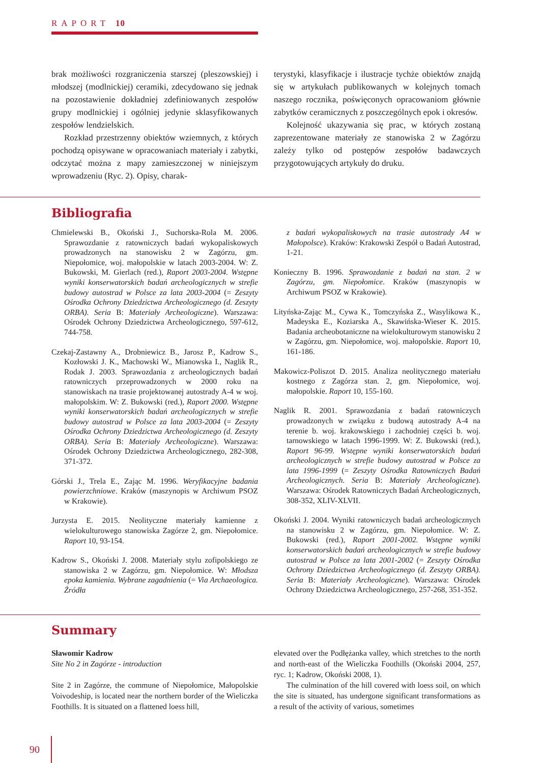RAPORT 10
brak możliwości rozgraniczenia starszej (pleszowskiej) i młodszej (modlnickiej) ceramiki, zdecydowano się jednak na pozostawienie dokładniej zdefiniowanych zespołów grupy modlnickiej i ogólniej jedynie sklasyfikowanych zespołów lendzielskich.
Rozkład przestrzenny obiektów wziemnych, z których pochodzą opisywane w opracowaniach materiały i zabytki, odczytać można z mapy zamieszczonej w niniejszym wprowadzeniu (Ryc. 2). Opisy, charak-
terystyki, klasyfikacje i ilustracje tychże obiektów znajdą się w artykułach publikowanych w kolejnych tomach naszego rocznika, poświęconych opracowaniom głównie zabytków ceramicznych z poszczególnych epok i okresów.
Kolejność ukazywania się prac, w których zostaną zaprezentowane materiały ze stanowiska 2 w Zagórzu zależy tylko od postępów zespołów badawczych przygotowujących artykuły do druku.
Bibliografia
Chmielewski B., Okoński J., Suchorska-Rola M. 2006. Sprawozdanie z ratowniczych badań wykopaliskowych prowadzonych na stanowisku 2 w Zagórzu, gm. Niepołomice, woj. małopolskie w latach 2003-2004. W: Z. Bukowski, M. Gierlach (red.), Raport 2003-2004. Wstępne wyniki konserwatorskich badań archeologicznych w strefie budowy autostrad w Polsce za lata 2003-2004 (= Zeszyty Ośrodka Ochrony Dziedzictwa Archeologicznego (d. Zeszyty ORBA). Seria B: Materiały Archeologiczne). Warszawa: Ośrodek Ochrony Dziedzictwa Archeologicznego, 597-612, 744-758.
Czekaj-Zastawny A., Drobniewicz B., Jarosz P., Kadrow S., Kozłowski J. K., Machowski W., Mianowska I., Naglik R., Rodak J. 2003. Sprawozdania z archeologicznych badań ratowniczych przeprowadzonych w 2000 roku na stanowiskach na trasie projektowanej autostrady A-4 w woj. małopolskim. W: Z. Bukowski (red.), Raport 2000. Wstępne wyniki konserwatorskich badań archeologicznych w strefie budowy autostrad w Polsce za lata 2003-2004 (= Zeszyty Ośrodka Ochrony Dziedzictwa Archeologicznego (d. Zeszyty ORBA). Seria B: Materiały Archeologiczne). Warszawa: Ośrodek Ochrony Dziedzictwa Archeologicznego, 282-308, 371-372.
Górski J., Trela E., Zając M. 1996. Weryfikacyjne badania powierzchniowe. Kraków (maszynopis w Archiwum PSOZ w Krakowie).
Jurzysta E. 2015. Neolityczne materiały kamienne z wielokulturowego stanowiska Zagórze 2, gm. Niepołomice. Raport 10, 93-154.
Kadrow S., Okoński J. 2008. Materiały stylu zofipolskiego ze stanowiska 2 w Zagórzu, gm. Niepołomice. W: Młodsza epoka kamienia. Wybrane zagadnienia (= Via Archaeologica. Źródła
z badań wykopaliskowych na trasie autostrady A4 w Małopolsce). Kraków: Krakowski Zespół o Badań Autostrad, 1-21.
Konieczny B. 1996. Sprawozdanie z badań na stan. 2 w Zagórzu, gm. Niepołomice. Kraków (maszynopis w Archiwum PSOZ w Krakowie).
Lityńska-Zając M., Cywa K., Tomczyńska Z., Wasylikowa K., Madeyska E., Koziarska A., Skawińska-Wieser K. 2015. Badania archeobotaniczne na wielokulturowym stanowisku 2 w Zagórzu, gm. Niepołomice, woj. małopolskie. Raport 10, 161-186.
Makowicz-Poliszot D. 2015. Analiza neolitycznego materiału kostnego z Zagórza stan. 2, gm. Niepołomice, woj. małopolskie. Raport 10, 155-160.
Naglik R. 2001. Sprawozdania z badań ratowniczych prowadzonych w związku z budową autostrady A-4 na terenie b. woj. krakowskiego i zachodniej części b. woj. tarnowskiego w latach 1996-1999. W: Z. Bukowski (red.), Raport 96-99. Wstępne wyniki konserwatorskich badań archeologicznych w strefie budowy autostrad w Polsce za lata 1996-1999 (= Zeszyty Ośrodka Ratowniczych Badań Archeologicznych. Seria B: Materiały Archeologiczne). Warszawa: Ośrodek Ratowniczych Badań Archeologicznych, 308-352, XLIV-XLVII.
Okoński J. 2004. Wyniki ratowniczych badań archeologicznych na stanowisku 2 w Zagórzu, gm. Niepołomice. W: Z. Bukowski (red.), Raport 2001-2002. Wstępne wyniki konserwatorskich badań archeologicznych w strefie budowy autostrad w Polsce za lata 2001-2002 (= Zeszyty Ośrodka Ochrony Dziedzictwa Archeologicznego (d. Zeszyty ORBA). Seria B: Materiały Archeologiczne). Warszawa: Ośrodek Ochrony Dziedzictwa Archeologicznego, 257-268, 351-352.
Summary
Sławomir Kadrow
Site No 2 in Zagórze - introduction
Site 2 in Zagórze, the commune of Niepołomice, Małopolskie Voivodeship, is located near the northern border of the Wieliczka Foothills. It is situated on a flattened loess hill,
elevated over the Podłężanka valley, which stretches to the north and north-east of the Wieliczka Foothills (Okoński 2004, 257, ryc. 1; Kadrow, Okoński 2008, 1).
The culmination of the hill covered with loess soil, on which the site is situated, has undergone significant transformations as a result of the activity of various, sometimes
90